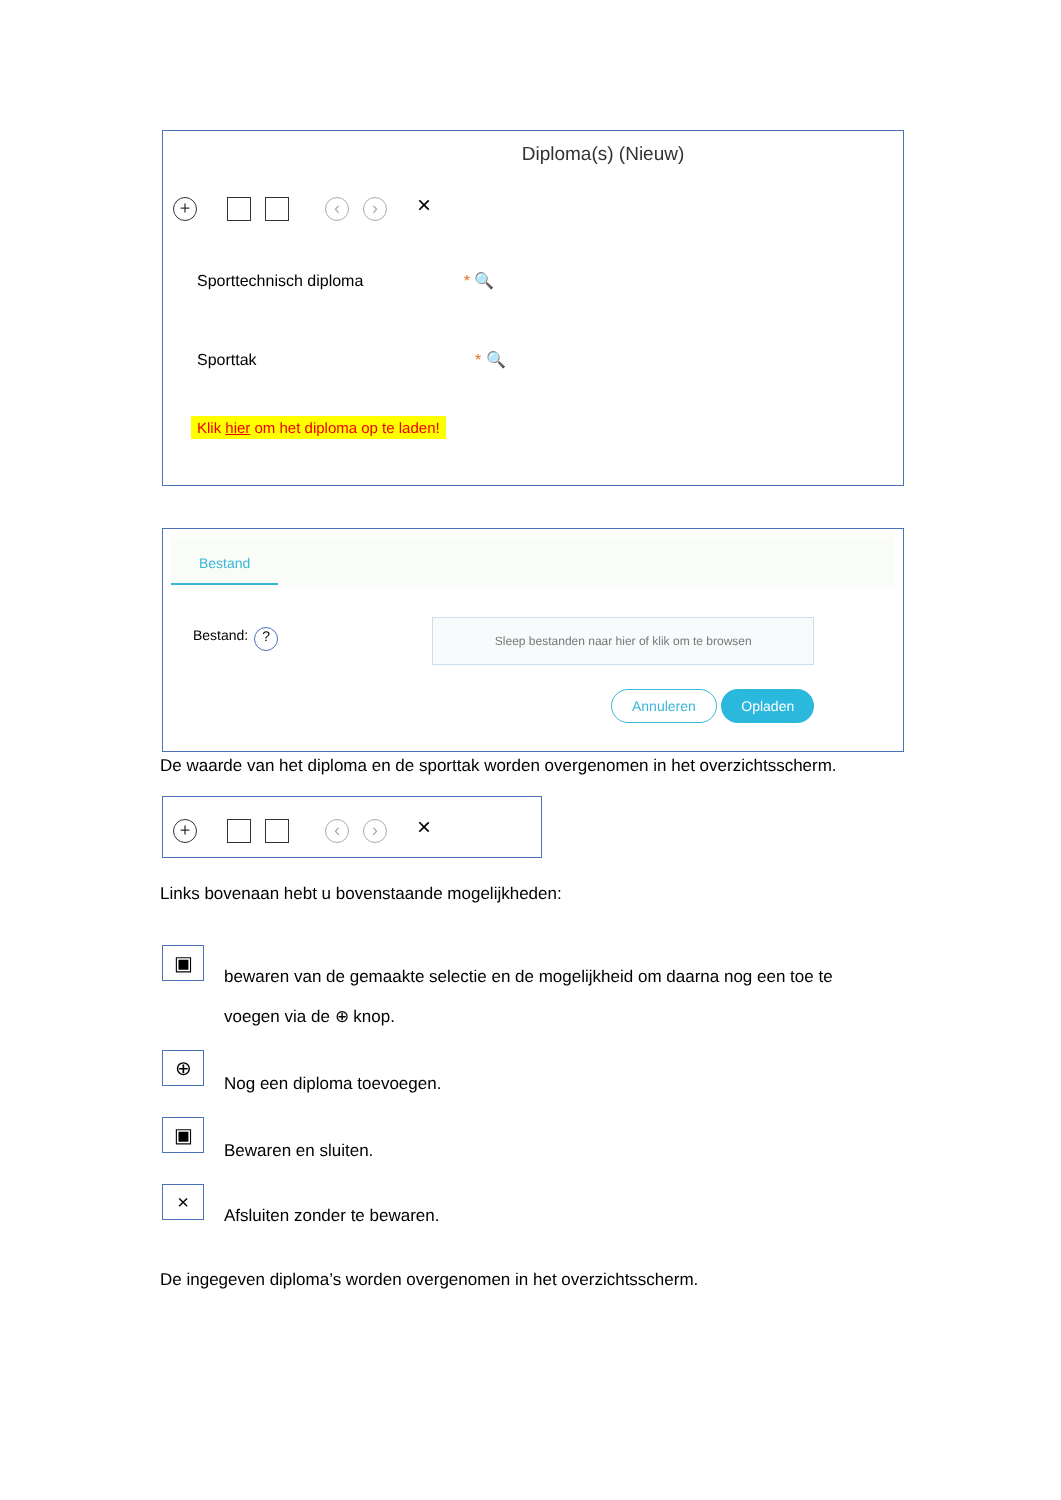Diploma(s) (Nieuw)
+ ‹ › ×
Sporttechnisch diploma * 🔍
Sporttak * 🔍
Klik hier om het diploma op te laden!
Bestand
Bestand: ?
Sleep bestanden naar hier of klik om te browsen
Annuleren Opladen
De waarde van het diploma en de sporttak worden overgenomen in het overzichtsscherm.
+ ‹ › ×
Links bovenaan hebt u bovenstaande mogelijkheden:
▣
bewaren van de gemaakte selectie en de mogelijkheid om daarna nog een toe te voegen via de ⊕ knop.
⊕
Nog een diploma toevoegen.
▣
Bewaren en sluiten.
×
Afsluiten zonder te bewaren.
De ingegeven diploma’s worden overgenomen in het overzichtsscherm.